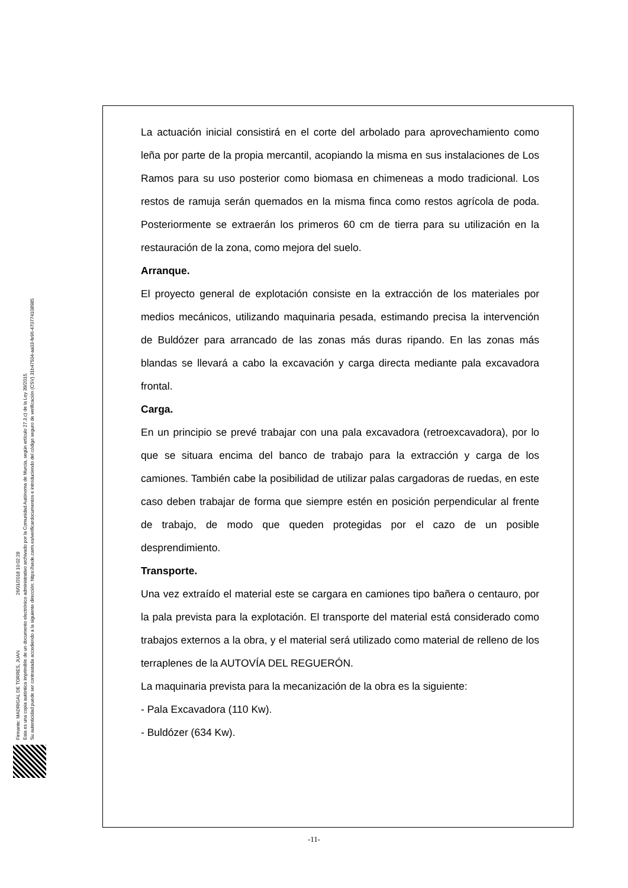Firmante: MADRIGAL DE TORRES, JUAN 26/01/2018 10:02:28
Esta es una copia auténtica imprimible de un documento electrónico administrativo archivado por la Comunidad Autónoma de Murcia, según artículo 27.3.c) de la Ley 39/2015.
Su autenticidad puede ser contrastada accediendo a la siguiente dirección: https://sede.carm.es/verificardocumentos e introduciendo del código seguro de verificación (CSV) 31b47504-aa03-fe96-47077410898​5
La actuación inicial consistirá en el corte del arbolado para aprovechamiento como leña por parte de la propia mercantil, acopiando la misma en sus instalaciones de Los Ramos para su uso posterior como biomasa en chimeneas a modo tradicional. Los restos de ramuja serán quemados en la misma finca como restos agrícola de poda. Posteriormente se extraerán los primeros 60 cm de tierra para su utilización en la restauración de la zona, como mejora del suelo.
Arranque.
El proyecto general de explotación consiste en la extracción de los materiales por medios mecánicos, utilizando maquinaria pesada, estimando precisa la intervención de Buldózer para arrancado de las zonas más duras ripando. En las zonas más blandas se llevará a cabo la excavación y carga directa mediante pala excavadora frontal.
Carga.
En un principio se prevé trabajar con una pala excavadora (retroexcavadora), por lo que se situara encima del banco de trabajo para la extracción y carga de los camiones. También cabe la posibilidad de utilizar palas cargadoras de ruedas, en este caso deben trabajar de forma que siempre estén en posición perpendicular al frente de trabajo, de modo que queden protegidas por el cazo de un posible desprendimiento.
Transporte.
Una vez extraído el material este se cargara en camiones tipo bañera o centauro, por la pala prevista para la explotación. El transporte del material está considerado como trabajos externos a la obra, y el material será utilizado como material de relleno de los terraplenes de la AUTOVÍA DEL REGUERÓN.
La maquinaria prevista para la mecanización de la obra es la siguiente:
- Pala Excavadora (110 Kw).
- Buldózer (634 Kw).
-11-